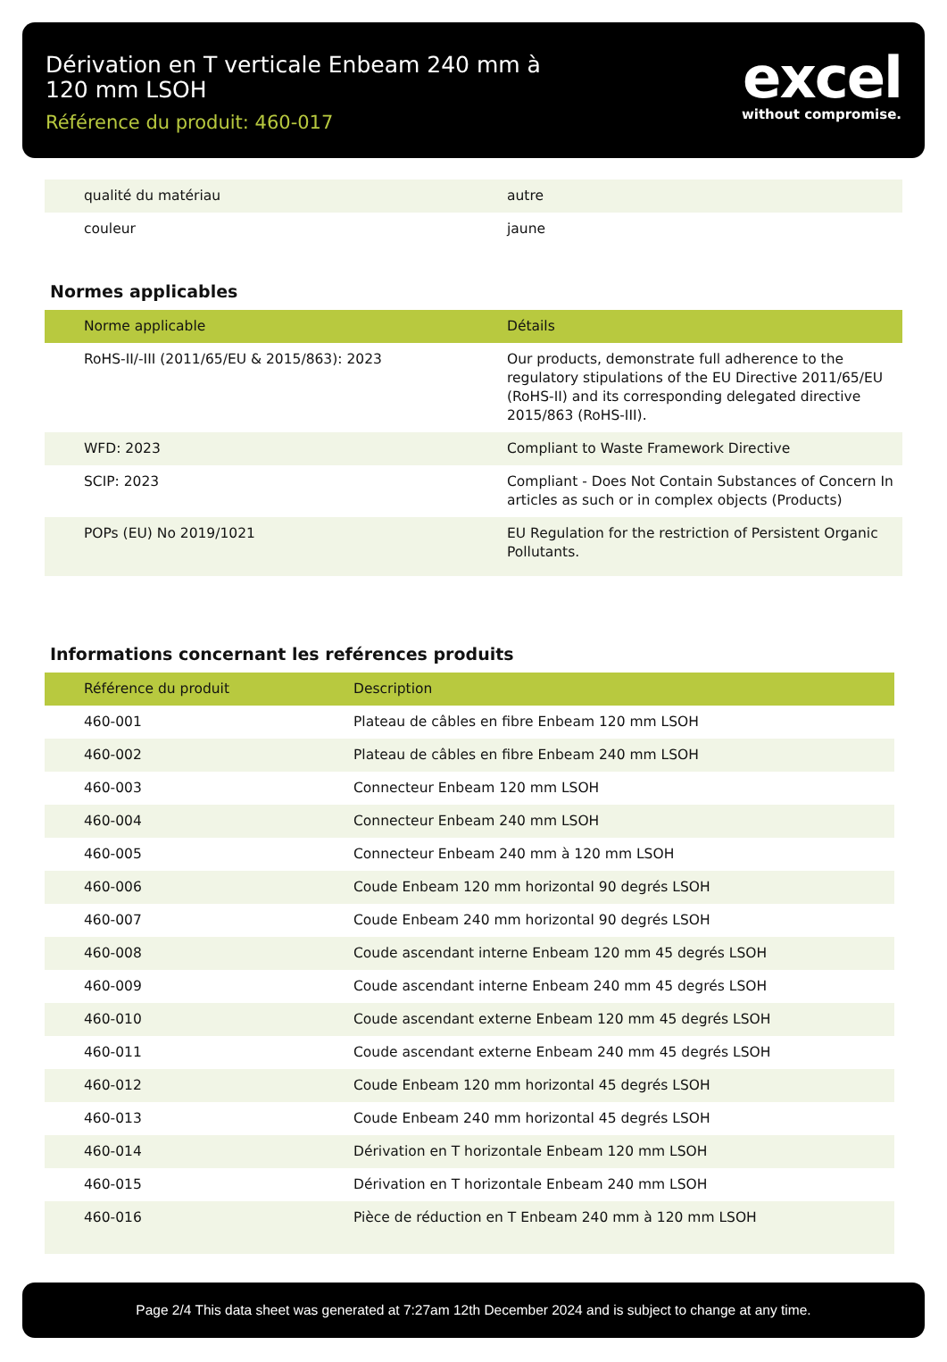Dérivation en T verticale Enbeam 240 mm à 120 mm LSOH
Référence du produit: 460-017
excel
without compromise.
| qualité du matériau | autre |
| couleur | jaune |
Normes applicables
| Norme applicable | Détails |
| --- | --- |
| RoHS-II/-III (2011/65/EU & 2015/863): 2023 | Our products, demonstrate full adherence to the regulatory stipulations of the EU Directive 2011/65/EU (RoHS-II) and its corresponding delegated directive 2015/863 (RoHS-III). |
| WFD: 2023 | Compliant to Waste Framework Directive |
| SCIP: 2023 | Compliant - Does Not Contain Substances of Concern In articles as such or in complex objects (Products) |
| POPs (EU) No 2019/1021 | EU Regulation for the restriction of Persistent Organic Pollutants. |
Informations concernant les reférences produits
| Référence du produit | Description |
| --- | --- |
| 460-001 | Plateau de câbles en fibre Enbeam 120 mm LSOH |
| 460-002 | Plateau de câbles en fibre Enbeam 240 mm LSOH |
| 460-003 | Connecteur Enbeam 120 mm LSOH |
| 460-004 | Connecteur Enbeam 240 mm LSOH |
| 460-005 | Connecteur Enbeam 240 mm à 120 mm LSOH |
| 460-006 | Coude Enbeam 120 mm horizontal 90 degrés LSOH |
| 460-007 | Coude Enbeam 240 mm horizontal 90 degrés LSOH |
| 460-008 | Coude ascendant interne Enbeam 120 mm 45 degrés LSOH |
| 460-009 | Coude ascendant interne Enbeam 240 mm 45 degrés LSOH |
| 460-010 | Coude ascendant externe Enbeam 120 mm 45 degrés LSOH |
| 460-011 | Coude ascendant externe Enbeam 240 mm 45 degrés LSOH |
| 460-012 | Coude Enbeam 120 mm horizontal 45 degrés LSOH |
| 460-013 | Coude Enbeam 240 mm horizontal 45 degrés LSOH |
| 460-014 | Dérivation en T horizontale Enbeam 120 mm LSOH |
| 460-015 | Dérivation en T horizontale Enbeam 240 mm LSOH |
| 460-016 | Pièce de réduction en T Enbeam 240 mm à 120 mm LSOH |
Page 2/4 This data sheet was generated at 7:27am 12th December 2024 and is subject to change at any time.